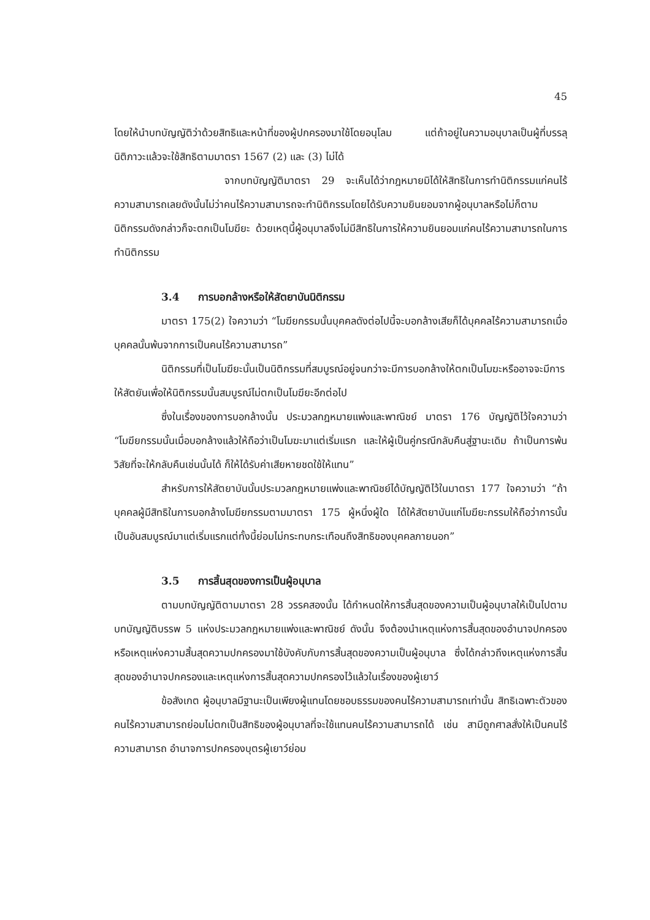45
โดยให้นำบทบัญญัติว่าด้วยสิทธิและหน้าที่ของผู้ปกครองมาใช้โดยอนุโลม แต่ถ้าอยู่ในความอนุบาลเป็นผู้ที่บรรลุนิติภาวะแล้วจะใช้สิทธิตามมาตรา 1567 (2) และ (3) ไม่ได้
จากบทบัญญัติมาตรา 29 จะเห็นได้ว่ากฎหมายมิได้ให้สิทธิในการทำนิติกรรมแก่คนไร้ความสามารถเลยดังนั้นไม่ว่าคนไร้ความสามารถจะทำนิติกรรมโดยได้รับความยินยอมจากผู้อนุบาลหรือไม่ก็ตามนิติกรรมดังกล่าวก็จะตกเป็นโมฆียะ ด้วยเหตุนี้ผู้อนุบาลจึงไม่มีสิทธิในการให้ความยินยอมแก่คนไร้ความสามารถในการทำนิติกรรม
3.4 การบอกล้างหรือให้สัตยาบันนิติกรรม
มาตรา 175(2) ใจความว่า “โมฆียกรรมนั้นบุคคลดังต่อไปนี้จะบอกล้างเสียก็ได้บุคคลไร้ความสามารถเมื่อบุคคลนั้นพ้นจากการเป็นคนไร้ความสามารถ”
นิติกรรมที่เป็นโมฆียะนั้นเป็นนิติกรรมที่สมบูรณ์อยู่จนกว่าจะมีการบอกล้างให้ตกเป็นโมฆะหรืออาจจะมีการให้สัตยันเพื่อให้นิติกรรมนั้นสมบูรณ์ไม่ตกเป็นโมฆียะอีกต่อไป
ซึ่งในเรื่องของการบอกล้างนั้น ประมวลกฎหมายแพ่งและพาณิชย์ มาตรา 176 บัญญัติไว้ใจความว่า “โมฆียกรรมนั้นเมื่อบอกล้างแล้วให้ถือว่าเป็นโมฆะมาแต่เริ่มแรก และให้ผู้เป็นคู่กรณีกลับคืนสู่ฐานะเดิม ถ้าเป็นการพ้นวิสัยที่จะให้กลับคืนเช่นนั้นได้ ก็ให้ได้รับค่าเสียหายชดใช้ให้แทน”
สำหรับการให้สัตยาบันนั้นประมวลกฎหมายแพ่งและพาณิชย์ได้บัญญัติไว้ในมาตรา 177 ใจความว่า “ถ้าบุคคลผู้มีสิทธิในการบอกล้างโมฆียกรรมตามมาตรา 175 ผู้หนึ่งผู้ใด ได้ให้สัตยาบันแก่โมฆียะกรรมให้ถือว่าการนั้นเป็นอันสมบูรณ์มาแต่เริ่มแรกแต่ทั้งนี้ย่อมไม่กระทบกระเทือนถึงสิทธิของบุคคลภายนอก”
3.5 การสิ้นสุดของการเป็นผู้อนุบาล
ตามบทบัญญัติตามมาตรา 28 วรรคสองนั้น ได้กำหนดให้การสิ้นสุดของความเป็นผู้อนุบาลให้เป็นไปตามบทบัญญัติบรรพ 5 แห่งประมวลกฎหมายแพ่งและพาณิชย์ ดังนั้น จึงต้องนำเหตุแห่งการสิ้นสุดของอำนาจปกครอง หรือเหตุแห่งความสิ้นสุดความปกครองมาใช้บังคับกับการสิ้นสุดของความเป็นผู้อนุบาล ซึ่งได้กล่าวถึงเหตุแห่งการสิ้นสุดของอำนาจปกครองและเหตุแห่งการสิ้นสุดความปกครองไว้แล้วในเรื่องของผู้เยาว์
ข้อสังเกต ผู้อนุบาลมีฐานะเป็นเพียงผู้แทนโดยชอบธรรมของคนไร้ความสามารถเท่านั้น สิทธิเฉพาะตัวของคนไร้ความสามารถย่อมไม่ตกเป็นสิทธิของผู้อนุบาลที่จะใช้แทนคนไร้ความสามารถได้ เช่น สามีถูกศาลสั่งให้เป็นคนไร้ความสามารถ อำนาจการปกครองบุตรผู้เยาว์ย่อม